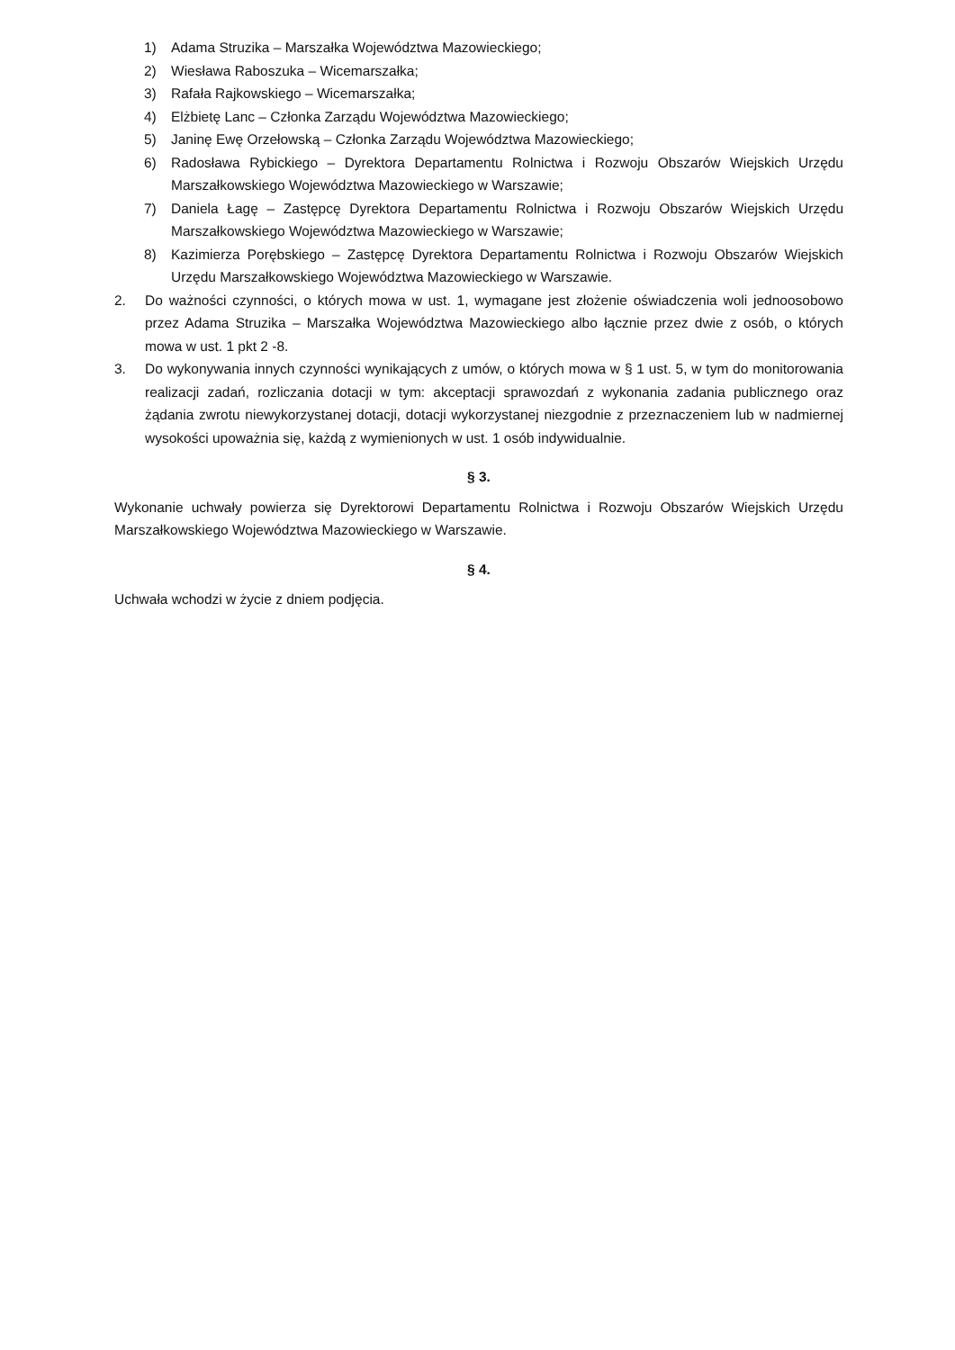1) Adama Struzika – Marszałka Województwa Mazowieckiego;
2) Wiesława Raboszuka – Wicemarszałka;
3) Rafała Rajkowskiego – Wicemarszałka;
4) Elżbietę Lanc – Członka Zarządu Województwa Mazowieckiego;
5) Janinę Ewę Orzełowską – Członka Zarządu Województwa Mazowieckiego;
6) Radosława Rybickiego – Dyrektora Departamentu Rolnictwa i Rozwoju Obszarów Wiejskich Urzędu Marszałkowskiego Województwa Mazowieckiego w Warszawie;
7) Daniela Łagę – Zastępcę Dyrektora Departamentu Rolnictwa i Rozwoju Obszarów Wiejskich Urzędu Marszałkowskiego Województwa Mazowieckiego w Warszawie;
8) Kazimierza Porębskiego – Zastępcę Dyrektora Departamentu Rolnictwa i Rozwoju Obszarów Wiejskich Urzędu Marszałkowskiego Województwa Mazowieckiego w Warszawie.
2. Do ważności czynności, o których mowa w ust. 1, wymagane jest złożenie oświadczenia woli jednoosobowo przez Adama Struzika – Marszałka Województwa Mazowieckiego albo łącznie przez dwie z osób, o których mowa w ust. 1 pkt 2 -8.
3. Do wykonywania innych czynności wynikających z umów, o których mowa w § 1 ust. 5, w tym do monitorowania realizacji zadań, rozliczania dotacji w tym: akceptacji sprawozdań z wykonania zadania publicznego oraz żądania zwrotu niewykorzystanej dotacji, dotacji wykorzystanej niezgodnie z przeznaczeniem lub w nadmiernej wysokości upoważnia się, każdą z wymienionych w ust. 1 osób indywidualnie.
§ 3.
Wykonanie uchwały powierza się Dyrektorowi Departamentu Rolnictwa i Rozwoju Obszarów Wiejskich Urzędu Marszałkowskiego Województwa Mazowieckiego w Warszawie.
§ 4.
Uchwała wchodzi w życie z dniem podjęcia.